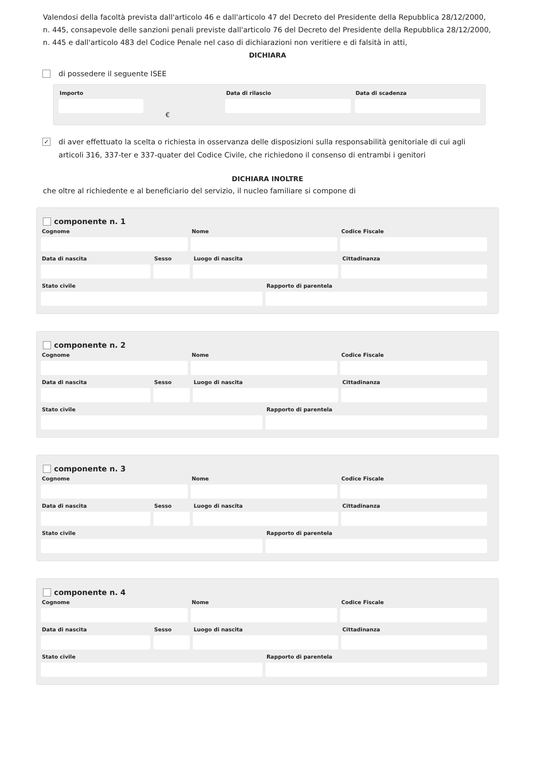Valendosi della facoltà prevista dall'articolo 46 e dall'articolo 47 del Decreto del Presidente della Repubblica 28/12/2000, n. 445, consapevole delle sanzioni penali previste dall'articolo 76 del Decreto del Presidente della Repubblica 28/12/2000, n. 445 e dall'articolo 483 del Codice Penale nel caso di dichiarazioni non veritiere e di falsità in atti,
DICHIARA
di possedere il seguente ISEE
Importo
€
Data di rilascio Data di scadenza
✓ di aver effettuato la scelta o richiesta in osservanza delle disposizioni sulla responsabilità genitoriale di cui agli articoli 316, 337-ter e 337-quater del Codice Civile, che richiedono il consenso di entrambi i genitori
DICHIARA INOLTRE
che oltre al richiedente e al beneficiario del servizio, il nucleo familiare si compone di
componente n. 1
Cognome Nome Codice Fiscale
Data di nascita Sesso Luogo di nascita Cittadinanza
Stato civile Rapporto di parentela
componente n. 2
Cognome Nome Codice Fiscale
Data di nascita Sesso Luogo di nascita Cittadinanza
Stato civile Rapporto di parentela
componente n. 3
Cognome Nome Codice Fiscale
Data di nascita Sesso Luogo di nascita Cittadinanza
Stato civile Rapporto di parentela
componente n. 4
Cognome Nome Codice Fiscale
Data di nascita Sesso Luogo di nascita Cittadinanza
Stato civile Rapporto di parentela